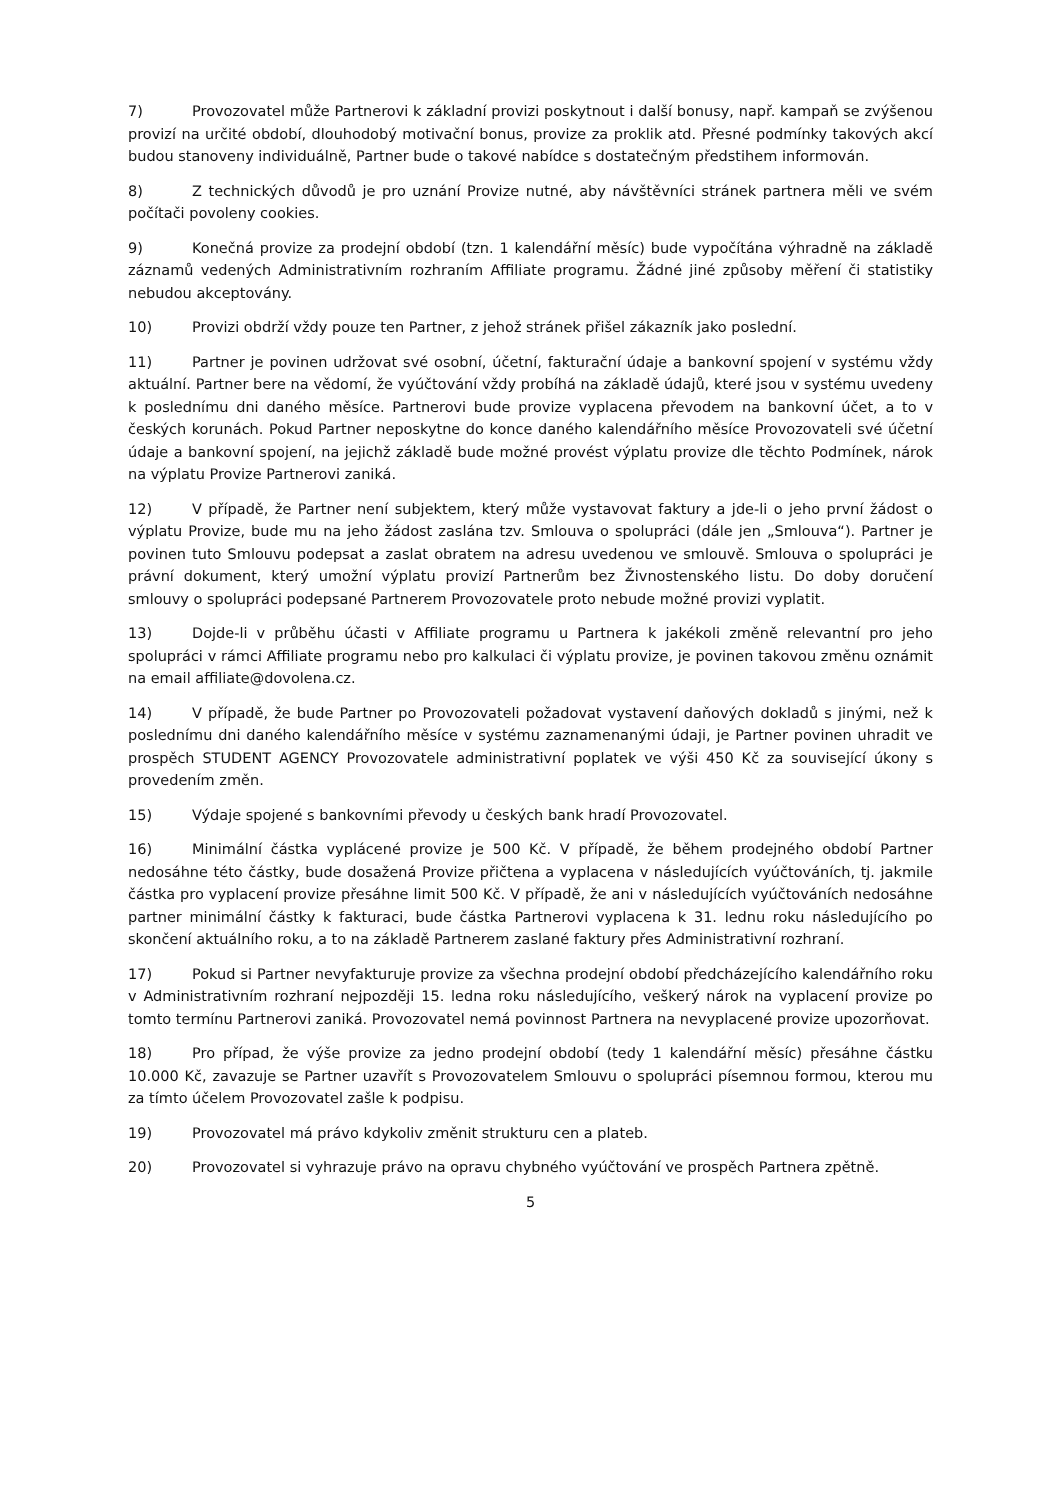7) Provozovatel může Partnerovi k základní provizi poskytnout i další bonusy, např. kampaň se zvýšenou provizí na určité období, dlouhodobý motivační bonus, provize za proklik atd. Přesné podmínky takových akcí budou stanoveny individuálně, Partner bude o takové nabídce s dostatečným předstihem informován.
8) Z technických důvodů je pro uznání Provize nutné, aby návštěvníci stránek partnera měli ve svém počítači povoleny cookies.
9) Konečná provize za prodejní období (tzn. 1 kalendářní měsíc) bude vypočítána výhradně na základě záznamů vedených Administrativním rozhraním Affiliate programu. Žádné jiné způsoby měření či statistiky nebudou akceptovány.
10) Provizi obdrží vždy pouze ten Partner, z jehož stránek přišel zákazník jako poslední.
11) Partner je povinen udržovat své osobní, účetní, fakturační údaje a bankovní spojení v systému vždy aktuální. Partner bere na vědomí, že vyúčtování vždy probíhá na základě údajů, které jsou v systému uvedeny k poslednímu dni daného měsíce. Partnerovi bude provize vyplacena převodem na bankovní účet, a to v českých korunách. Pokud Partner neposkytne do konce daného kalendářního měsíce Provozovateli své účetní údaje a bankovní spojení, na jejichž základě bude možné provést výplatu provize dle těchto Podmínek, nárok na výplatu Provize Partnerovi zaniká.
12) V případě, že Partner není subjektem, který může vystavovat faktury a jde-li o jeho první žádost o výplatu Provize, bude mu na jeho žádost zaslána tzv. Smlouva o spolupráci (dále jen „Smlouva“). Partner je povinen tuto Smlouvu podepsat a zaslat obratem na adresu uvedenou ve smlouvě. Smlouva o spolupráci je právní dokument, který umožní výplatu provizí Partnerům bez Živnostenského listu. Do doby doručení smlouvy o spolupráci podepsané Partnerem Provozovatele proto nebude možné provizi vyplatit.
13) Dojde-li v průběhu účasti v Affiliate programu u Partnera k jakékoli změně relevantní pro jeho spolupráci v rámci Affiliate programu nebo pro kalkulaci či výplatu provize, je povinen takovou změnu oznámit na email affiliate@dovolena.cz.
14) V případě, že bude Partner po Provozovateli požadovat vystavení daňových dokladů s jinými, než k poslednímu dni daného kalendářního měsíce v systému zaznamenanými údaji, je Partner povinen uhradit ve prospěch STUDENT AGENCY Provozovatele administrativní poplatek ve výši 450 Kč za související úkony s provedením změn.
15) Výdaje spojené s bankovními převody u českých bank hradí Provozovatel.
16) Minimální částka vyplácené provize je 500 Kč. V případě, že během prodejného období Partner nedosáhne této částky, bude dosažená Provize přičtena a vyplacena v následujících vyúčtováních, tj. jakmile částka pro vyplacení provize přesáhne limit 500 Kč. V případě, že ani v následujících vyúčtováních nedosáhne partner minimální částky k fakturaci, bude částka Partnerovi vyplacena k 31. lednu roku následujícího po skončení aktuálního roku, a to na základě Partnerem zaslané faktury přes Administrativní rozhraní.
17) Pokud si Partner nevyfakturuje provize za všechna prodejní období předcházejícího kalendářního roku v Administrativním rozhraní nejpozději 15. ledna roku následujícího, veškerý nárok na vyplacení provize po tomto termínu Partnerovi zaniká. Provozovatel nemá povinnost Partnera na nevyplacené provize upozorňovat.
18) Pro případ, že výše provize za jedno prodejní období (tedy 1 kalendářní měsíc) přesáhne částku 10.000 Kč, zavazuje se Partner uzavřít s Provozovatelem Smlouvu o spolupráci písemnou formou, kterou mu za tímto účelem Provozovatel zašle k podpisu.
19) Provozovatel má právo kdykoliv změnit strukturu cen a plateb.
20) Provozovatel si vyhrazuje právo na opravu chybného vyúčtování ve prospěch Partnera zpětně.
5